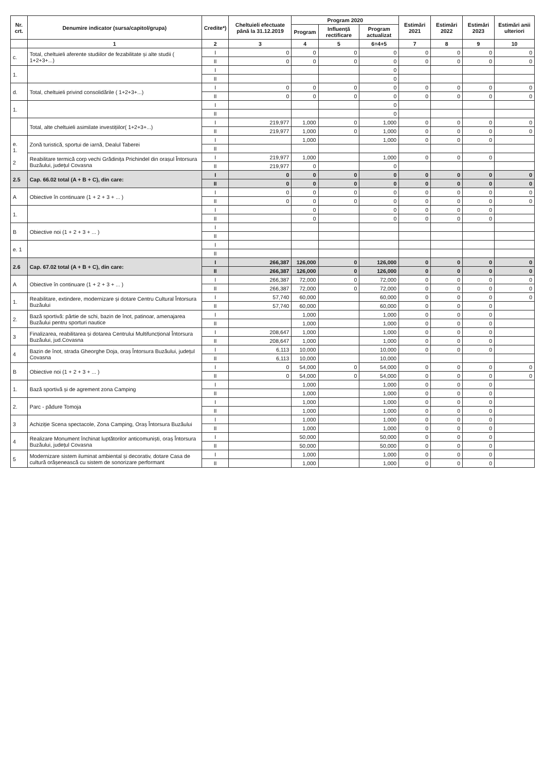| Nr. crt. | Denumire indicator (sursa/capitol/grupa) | Credite*) | Cheltuieli efectuate până la 31.12.2019 | Program 2020 | | | Estimări 2021 | Estimări 2022 | Estimări 2023 | Estimări anii ulteriori |
| --- | --- | --- | --- | --- | --- | --- | --- | --- | --- | --- |
| | | | | Program | Influență rectificare | Program actualizat | | | | |
| | 1 | 2 | 3 | 4 | 5 | 6=4+5 | 7 | 8 | 9 | 10 |
| c. | Total, cheltuieli aferente studiilor de fezabilitate și alte studii ( 1+2+3+...) | I | 0 | 0 | 0 | 0 | 0 | 0 | 0 | 0 |
| | | II | 0 | 0 | 0 | 0 | 0 | 0 | 0 | 0 |
| 1. | | I | | | | 0 | | | | |
| | | II | | | | 0 | | | | |
| d. | Total, cheltuieli privind consolidările ( 1+2+3+...) | I | 0 | 0 | 0 | 0 | 0 | 0 | 0 | 0 |
| | | II | 0 | 0 | 0 | 0 | 0 | 0 | 0 | 0 |
| 1. | | I | | | | 0 | | | | |
| | | II | | | | 0 | | | | |
| | Total, alte cheltuieli asimilate investițiilor( 1+2+3+...) | I | 219,977 | 1,000 | 0 | 1,000 | 0 | 0 | 0 | 0 |
| | | II | 219,977 | 1,000 | 0 | 1,000 | 0 | 0 | 0 | 0 |
| e. 1. 2 | Zonă turistică, sportui de iarnă, Dealul Taberei | I | | 1,000 | | 1,000 | 0 | 0 | 0 | |
| | | II | | | | | | | | |
| | Reabilitare termică corp vechi Grădinița Prichindel din orașul Întorsura Buzăului, județul Covasna | I | 219,977 | 1,000 | | 1,000 | 0 | 0 | 0 | |
| | | II | 219,977 | 0 | | 0 | | | | |
| 2.5 | Cap. 66.02 total (A + B + C), din care: | I | 0 | 0 | 0 | 0 | 0 | 0 | 0 | 0 |
| | | II | 0 | 0 | 0 | 0 | 0 | 0 | 0 | 0 |
| A | Obiective în continuare (1 + 2 + 3 + ... ) | I | 0 | 0 | 0 | 0 | 0 | 0 | 0 | 0 |
| | | II | 0 | 0 | 0 | 0 | 0 | 0 | 0 | 0 |
| 1. | | I | | 0 | | 0 | 0 | 0 | 0 | |
| | | II | | 0 | | 0 | 0 | 0 | 0 | |
| B | Obiective noi (1 + 2 + 3 + ... ) | I | | | | | | | | |
| | | II | | | | | | | | |
| e. 1 | | I | | | | | | | | |
| | | II | | | | | | | | |
| 2.6 | Cap. 67.02 total (A + B + C), din care: | I | 266,387 | 126,000 | 0 | 126,000 | 0 | 0 | 0 | 0 |
| | | II | 266,387 | 126,000 | 0 | 126,000 | 0 | 0 | 0 | 0 |
| A | Obiective în continuare (1 + 2 + 3 + ... ) | I | 266,387 | 72,000 | 0 | 72,000 | 0 | 0 | 0 | 0 |
| | | II | 266,387 | 72,000 | 0 | 72,000 | 0 | 0 | 0 | 0 |
| 1. | Reabilitare, extindere, modernizare și dotare Centru Cultural Întorsura Buzăului | I | 57,740 | 60,000 | | 60,000 | 0 | 0 | 0 | 0 |
| | | II | 57,740 | 60,000 | | 60,000 | 0 | 0 | 0 | |
| 2. | Bază sportivă: pârtie de schi, bazin de înot, patinoar, amenajarea Buzăului pentru sporturi nautice | I | | 1,000 | | 1,000 | 0 | 0 | 0 | |
| | | II | | 1,000 | | 1,000 | 0 | 0 | 0 | |
| 3 | Finalizarea, reabilitarea și dotarea Centrului Multifuncțional Întorsura Buzăului, jud.Covasna | I | 208,647 | 1,000 | | 1,000 | 0 | 0 | 0 | |
| | | II | 208,647 | 1,000 | | 1,000 | 0 | 0 | 0 | |
| 4 | Bazin de înot, strada Gheorghe Doja, oraș Întorsura Buzăului, județul Covasna | I | 6,113 | 10,000 | | 10,000 | 0 | 0 | 0 | |
| | | II | 6,113 | 10,000 | | 10,000 | | | | |
| B | Obiective noi (1 + 2 + 3 + ... ) | I | 0 | 54,000 | 0 | 54,000 | 0 | 0 | 0 | 0 |
| | | II | 0 | 54,000 | 0 | 54,000 | 0 | 0 | 0 | 0 |
| 1. | Bază sportivă și de agrement zona Camping | I | | 1,000 | | 1,000 | 0 | 0 | 0 | |
| | | II | | 1,000 | | 1,000 | 0 | 0 | 0 | |
| 2. | Parc - pădure Tomoja | I | | 1,000 | | 1,000 | 0 | 0 | 0 | |
| | | II | | 1,000 | | 1,000 | 0 | 0 | 0 | |
| 3 | Achiziție Scena spectacole, Zona Camping, Oraș Întorsura Buzăului | I | | 1,000 | | 1,000 | 0 | 0 | 0 | |
| | | II | | 1,000 | | 1,000 | 0 | 0 | 0 | |
| 4 | Realizare Monument închinat luptătorilor anticomuniști, oraș Întorsura Buzăului, județul Covasna | I | | 50,000 | | 50,000 | 0 | 0 | 0 | |
| | | II | | 50,000 | | 50,000 | 0 | 0 | 0 | |
| 5 | Modernizare sistem iluminat ambiental și decorativ, dotare Casa de cultură orășenească cu sistem de sonorizare performant | I | | 1,000 | | 1,000 | 0 | 0 | 0 | |
| | | II | | 1,000 | | 1,000 | 0 | 0 | 0 | |